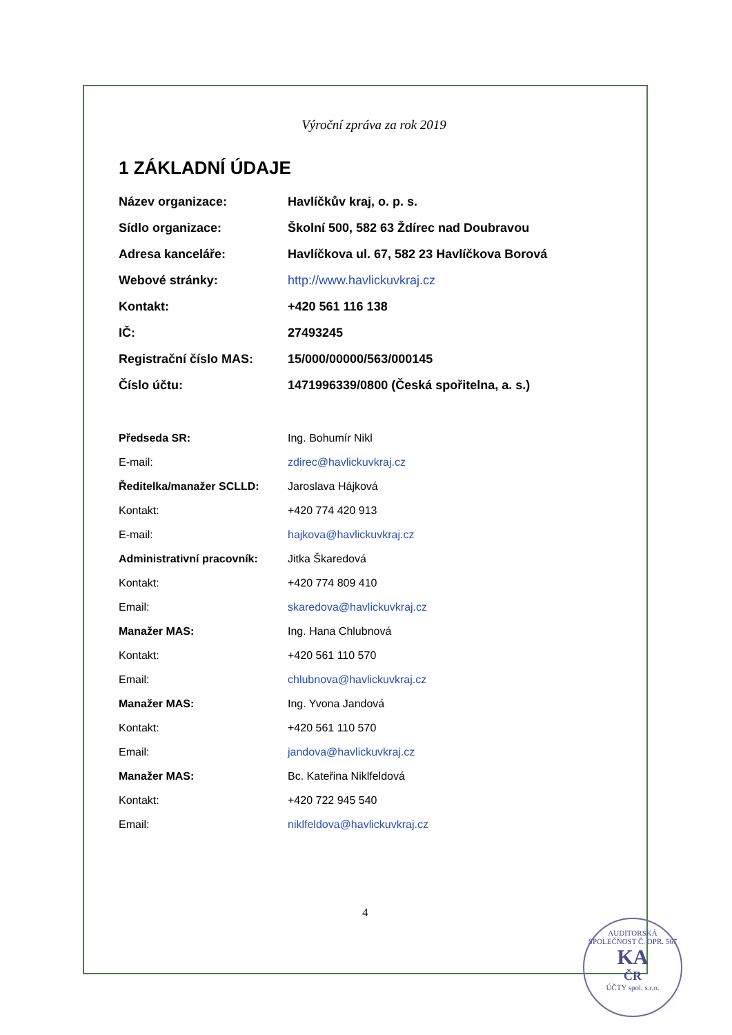Výroční zpráva za rok 2019
1 ZÁKLADNÍ ÚDAJE
| Název organizace: | Havlíčkův kraj, o. p. s. |
| Sídlo organizace: | Školní 500, 582 63 Ždírec nad Doubravou |
| Adresa kanceláře: | Havlíčkova ul. 67, 582 23 Havlíčkova Borová |
| Webové stránky: | http://www.havlickuvkraj.cz |
| Kontakt: | +420 561 116 138 |
| IČ: | 27493245 |
| Registrační číslo MAS: | 15/000/00000/563/000145 |
| Číslo účtu: | 1471996339/0800 (Česká spořitelna, a. s.) |
| Předseda SR: | Ing. Bohumír Nikl |
| E-mail: | zdirec@havlickuvkraj.cz |
| Ředitelka/manažer SCLLD: | Jaroslava Hájková |
| Kontakt: | +420 774 420 913 |
| E-mail: | hajkova@havlickuvkraj.cz |
| Administrativní pracovník: | Jitka Škaredová |
| Kontakt: | +420 774 809 410 |
| Email: | skaredova@havlickuvkraj.cz |
| Manažer MAS: | Ing. Hana Chlubnová |
| Kontakt: | +420 561 110 570 |
| Email: | chlubnova@havlickuvkraj.cz |
| Manažer MAS: | Ing. Yvona Jandová |
| Kontakt: | +420 561 110 570 |
| Email: | jandova@havlickuvkraj.cz |
| Manažer MAS: | Bc. Kateřina Niklfeldová |
| Kontakt: | +420 722 945 540 |
| Email: | niklfeldova@havlickuvkraj.cz |
4
AUDITORSKÁ SPOLEČNOST Č. OPR. 567
KA
ČR
ÚČTY spol. s.r.o.